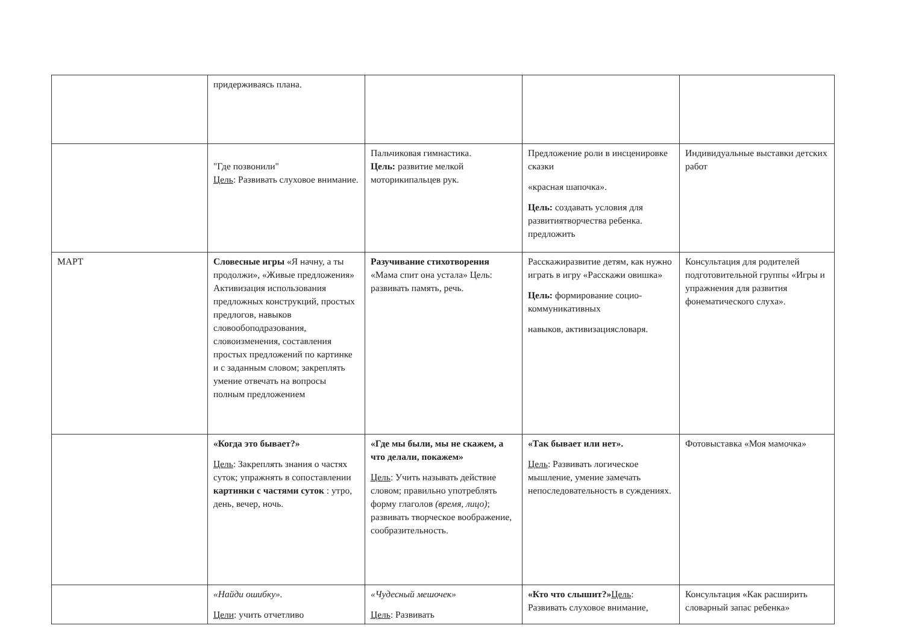| | придерживаясь плана. | | | |
| | "Где позвонили" Цель : Развивать слуховое внимание. | Пальчиковая гимнастика. Цель: развитие мелкой моторикипальцев рук. | Предложение роли в инсценировке сказки «красная шапочка». Цель: создавать условия для развитиятворчества ребенка. предложить | Индивидуальные выставки детских работ |
| МАРТ | Словесные игры «Я начну, а ты продолжи», «Живые предложения» Активизация использования предложных конструкций, простых предлогов, навыков словообоподразования, словоизменения, составления простых предложений по картинке и с заданным словом; закреплять умение отвечать на вопросы полным предложением | Разучивание стихотворения «Мама спит она устала» Цель: развивать память, речь. | Расскажиразвитие детям, как нужно играть в игру «Расскажи овишка» Цель: формирование социо- коммуникативных навыков, активизациясловаря. | Консультация для родителей подготовительной группы «Игры и упражнения для развития фонематического слуха». |
| | «Когда это бывает?» Цель : Закреплять знания о частях суток; упражнять в сопоставлении картинки с частями суток : утро, день, вечер, ночь. | «Где мы были, мы не скажем, а что делали, покажем» Цель : Учить называть действие словом; правильно употреблять форму глаголов (время, лицо) ; развивать творческое воображение, сообразительность. | «Так бывает или нет». Цель : Развивать логическое мышление, умение замечать непоследовательность в суждениях. | Фотовыставка «Моя мамочка» |
| | «Найди ошибку». Цели : учить отчетливо | «Чудесный мешочек» Цель : Развивать | «Кто что слышит?» Цель : Развивать слуховое внимание, | Консультация «Как расширить словарный запас ребенка» |